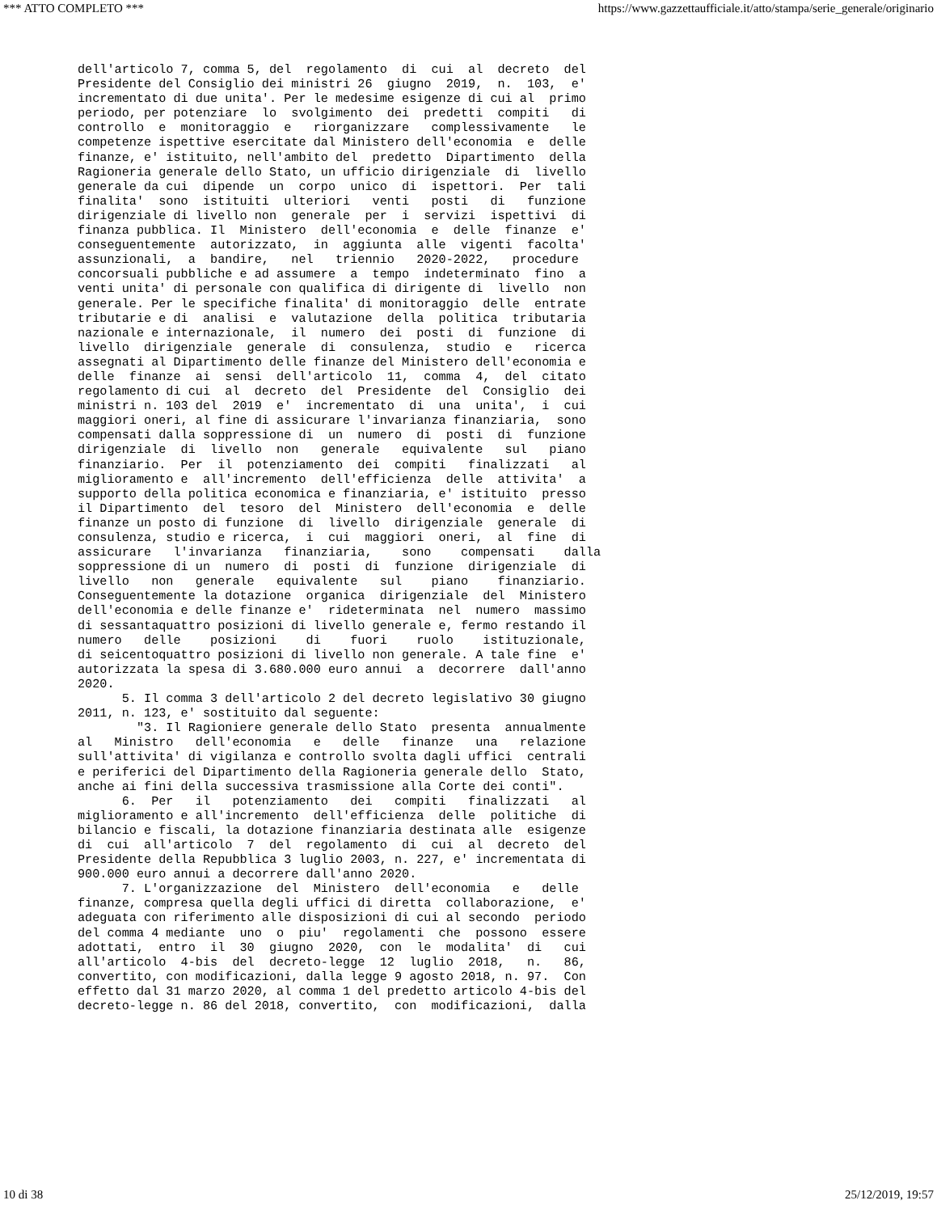*** ATTO COMPLETO *** https://www.gazzettaufficiale.it/atto/stampa/serie_generale/originario
dell'articolo 7, comma 5, del  regolamento  di  cui  al  decreto  del
Presidente del Consiglio dei ministri 26  giugno  2019,  n.  103,  e'
incrementato di due unita'. Per le medesime esigenze di cui al  primo
periodo, per potenziare  lo  svolgimento  dei  predetti  compiti   di
controllo  e  monitoraggio  e   riorganizzare   complessivamente   le
competenze ispettive esercitate dal Ministero dell'economia  e  delle
finanze, e' istituito, nell'ambito del  predetto  Dipartimento  della
Ragioneria generale dello Stato, un ufficio dirigenziale  di  livello
generale da cui  dipende  un  corpo  unico  di  ispettori.  Per  tali
finalita'  sono  istituiti  ulteriori   venti   posti   di   funzione
dirigenziale di livello non  generale  per  i  servizi  ispettivi  di
finanza pubblica. Il  Ministero  dell'economia  e  delle  finanze  e'
conseguentemente  autorizzato,  in  aggiunta  alle  vigenti  facolta'
assunzionali,  a  bandire,   nel   triennio   2020-2022,   procedure
concorsuali pubbliche e ad assumere  a  tempo  indeterminato  fino  a
venti unita' di personale con qualifica di dirigente di  livello  non
generale. Per le specifiche finalita' di monitoraggio  delle  entrate
tributarie e di  analisi  e  valutazione  della  politica  tributaria
nazionale e internazionale,  il  numero  dei  posti  di  funzione  di
livello  dirigenziale  generale  di  consulenza,  studio  e   ricerca
assegnati al Dipartimento delle finanze del Ministero dell'economia e
delle  finanze  ai  sensi  dell'articolo  11,  comma  4,  del  citato
regolamento di cui  al  decreto  del  Presidente  del  Consiglio  dei
ministri n. 103 del  2019  e'  incrementato  di  una  unita',  i  cui
maggiori oneri, al fine di assicurare l'invarianza finanziaria,  sono
compensati dalla soppressione di  un  numero  di  posti  di  funzione
dirigenziale  di  livello  non   generale   equivalente   sul   piano
finanziario.  Per  il  potenziamento  dei  compiti   finalizzati   al
miglioramento e  all'incremento  dell'efficienza  delle  attivita'  a
supporto della politica economica e finanziaria, e' istituito  presso
il Dipartimento  del  tesoro  del  Ministero  dell'economia  e  delle
finanze un posto di funzione  di  livello  dirigenziale  generale  di
consulenza, studio e ricerca,  i  cui  maggiori  oneri,  al  fine  di
assicurare   l'invarianza   finanziaria,    sono    compensati    dalla
soppressione di un  numero  di  posti  di  funzione  dirigenziale  di
livello   non   generale   equivalente   sul    piano    finanziario.
Conseguentemente la dotazione  organica  dirigenziale  del  Ministero
dell'economia e delle finanze e'  rideterminata  nel  numero  massimo
di sessantaquattro posizioni di livello generale e, fermo restando il
numero   delle    posizioni    di    fuori    ruolo    istituzionale,
di seicentoquattro posizioni di livello non generale. A tale fine  e'
autorizzata la spesa di 3.680.000 euro annui  a  decorrere  dall'anno
2020.
      5. Il comma 3 dell'articolo 2 del decreto legislativo 30 giugno
2011, n. 123, e' sostituito dal seguente:
        "3. Il Ragioniere generale dello Stato  presenta  annualmente
al   Ministro   dell'economia   e   delle   finanze   una   relazione
sull'attivita' di vigilanza e controllo svolta dagli uffici  centrali
e periferici del Dipartimento della Ragioneria generale dello  Stato,
anche ai fini della successiva trasmissione alla Corte dei conti".
      6.  Per   il   potenziamento   dei   compiti   finalizzati   al
miglioramento e all'incremento  dell'efficienza  delle  politiche  di
bilancio e fiscali, la dotazione finanziaria destinata alle  esigenze
di  cui  all'articolo  7  del  regolamento  di  cui  al  decreto  del
Presidente della Repubblica 3 luglio 2003, n. 227, e' incrementata di
900.000 euro annui a decorrere dall'anno 2020.
      7. L'organizzazione  del  Ministero  dell'economia   e   delle
finanze, compresa quella degli uffici di diretta  collaborazione,  e'
adeguata con riferimento alle disposizioni di cui al secondo  periodo
del comma 4 mediante  uno  o  piu'  regolamenti  che  possono  essere
adottati,  entro  il  30  giugno  2020,  con  le  modalita'  di   cui
all'articolo  4-bis  del  decreto-legge  12  luglio  2018,   n.   86,
convertito, con modificazioni, dalla legge 9 agosto 2018, n. 97.  Con
effetto dal 31 marzo 2020, al comma 1 del predetto articolo 4-bis del
decreto-legge n. 86 del 2018, convertito,  con  modificazioni,  dalla
10 di 38 25/12/2019, 19:57